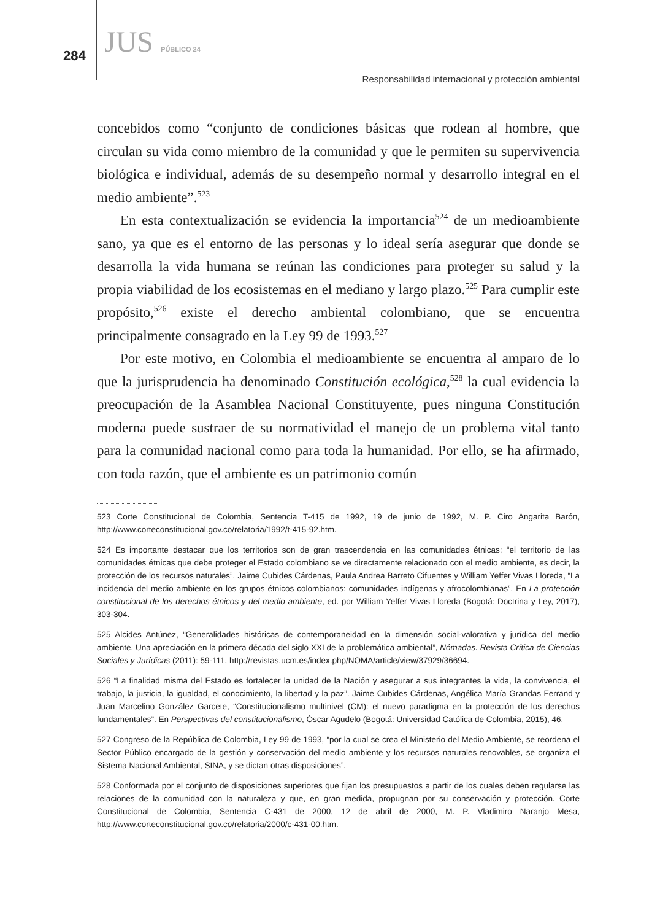284 JUS PÚBLICO 24
Responsabilidad internacional y protección ambiental
concebidos como “conjunto de condiciones básicas que rodean al hombre, que circulan su vida como miembro de la comunidad y que le permiten su supervivencia biológica e individual, además de su desempeño normal y desarrollo integral en el medio ambiente”.<sup>523</sup>
En esta contextualización se evidencia la importancia<sup>524</sup> de un medioambiente sano, ya que es el entorno de las personas y lo ideal sería asegurar que donde se desarrolla la vida humana se reúnan las condiciones para proteger su salud y la propia viabilidad de los ecosistemas en el mediano y largo plazo.<sup>525</sup> Para cumplir este propósito,<sup>526</sup> existe el derecho ambiental colombiano, que se encuentra principalmente consagrado en la Ley 99 de 1993.<sup>527</sup>
Por este motivo, en Colombia el medioambiente se encuentra al amparo de lo que la jurisprudencia ha denominado Constitución ecológica,<sup>528</sup> la cual evidencia la preocupación de la Asamblea Nacional Constituyente, pues ninguna Constitución moderna puede sustraer de su normatividad el manejo de un problema vital tanto para la comunidad nacional como para toda la humanidad. Por ello, se ha afirmado, con toda razón, que el ambiente es un patrimonio común
523 Corte Constitucional de Colombia, Sentencia T-415 de 1992, 19 de junio de 1992, M. P. Ciro Angarita Barón, http://www.corteconstitucional.gov.co/relatoria/1992/t-415-92.htm.
524 Es importante destacar que los territorios son de gran trascendencia en las comunidades étnicas; “el territorio de las comunidades étnicas que debe proteger el Estado colombiano se ve directamente relacionado con el medio ambiente, es decir, la protección de los recursos naturales”. Jaime Cubides Cárdenas, Paula Andrea Barreto Cifuentes y William Yeffer Vivas Lloreda, “La incidencia del medio ambiente en los grupos étnicos colombianos: comunidades indígenas y afrocolombianas”. En La protección constitucional de los derechos étnicos y del medio ambiente, ed. por William Yeffer Vivas Lloreda (Bogotá: Doctrina y Ley, 2017), 303-304.
525 Alcides Antúnez, “Generalidades históricas de contemporaneidad en la dimensión social-valorativa y jurídica del medio ambiente. Una apreciación en la primera década del siglo XXI de la problemática ambiental”, Nómadas. Revista Crítica de Ciencias Sociales y Jurídicas (2011): 59-111, http://revistas.ucm.es/index.php/NOMA/article/view/37929/36694.
526 “La finalidad misma del Estado es fortalecer la unidad de la Nación y asegurar a sus integrantes la vida, la convivencia, el trabajo, la justicia, la igualdad, el conocimiento, la libertad y la paz”. Jaime Cubides Cárdenas, Angélica María Grandas Ferrand y Juan Marcelino González Garcete, “Constitucionalismo multinivel (CM): el nuevo paradigma en la protección de los derechos fundamentales”. En Perspectivas del constitucionalismo, Óscar Agudelo (Bogotá: Universidad Católica de Colombia, 2015), 46.
527 Congreso de la República de Colombia, Ley 99 de 1993, “por la cual se crea el Ministerio del Medio Ambiente, se reordena el Sector Público encargado de la gestión y conservación del medio ambiente y los recursos naturales renovables, se organiza el Sistema Nacional Ambiental, SINA, y se dictan otras disposiciones”.
528 Conformada por el conjunto de disposiciones superiores que fijan los presupuestos a partir de los cuales deben regularse las relaciones de la comunidad con la naturaleza y que, en gran medida, propugnan por su conservación y protección. Corte Constitucional de Colombia, Sentencia C-431 de 2000, 12 de abril de 2000, M. P. Vladimiro Naranjo Mesa, http://www.corteconstitucional.gov.co/relatoria/2000/c-431-00.htm.